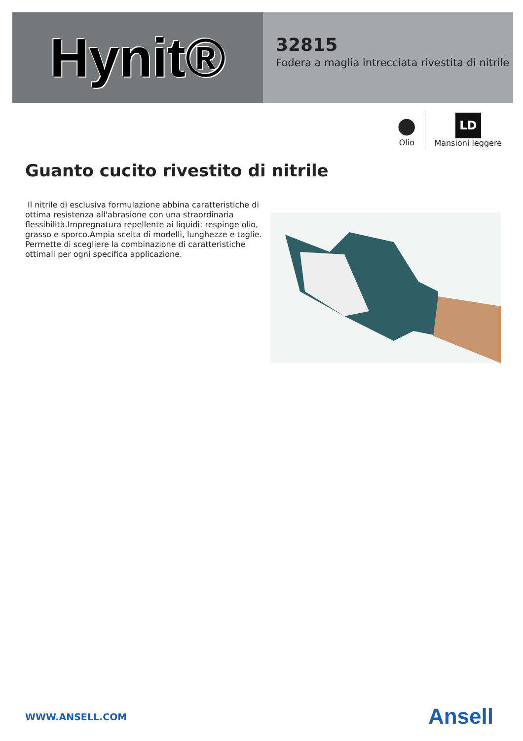Hynit®
32815
Fodera a maglia intrecciata rivestita di nitrile
●
Olio
LD
Mansioni leggere
Guanto cucito rivestito di nitrile
Il nitrile di esclusiva formulazione abbina caratteristiche di ottima resistenza all'abrasione con una straordinaria flessibilità.Impregnatura repellente ai liquidi: respinge olio, grasso e sporco.Ampia scelta di modelli, lunghezze e taglie. Permette di scegliere la combinazione di caratteristiche ottimali per ogni specifica applicazione.
WWW.ANSELL.COM Ansell